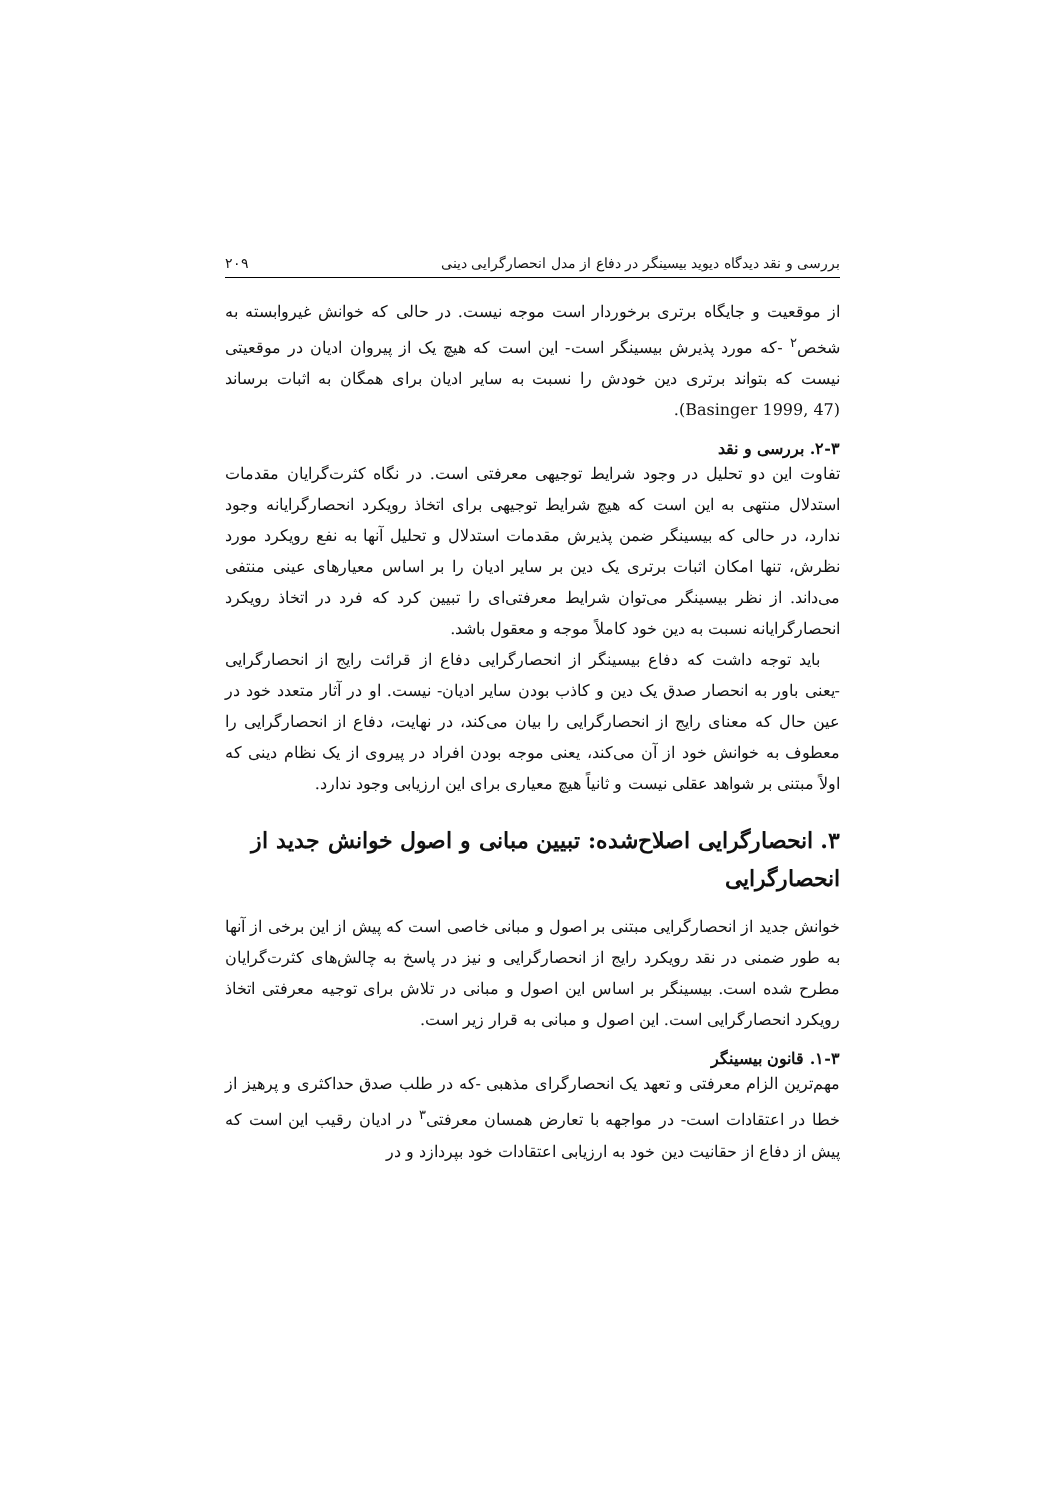بررسی و نقد دیدگاه دیوید بیسینگر در دفاع از مدل انحصارگرایی دینی ۲۰۹
از موقعیت و جایگاه برتری برخوردار است موجه نیست. در حالی که خوانش غیروابسته به شخص<sup>۲</sup> -که مورد پذیرش بیسینگر است- این است که هیچ یک از پیروان ادیان در موقعیتی نیست که بتواند برتری دین خودش را نسبت به سایر ادیان برای همگان به اثبات برساند (Basinger 1999, 47).
۲-۳. بررسی و نقد
تفاوت این دو تحلیل در وجود شرایط توجیهی معرفتی است. در نگاه کثرت‌گرایان مقدمات استدلال منتهی به این است که هیچ شرایط توجیهی برای اتخاذ رویکرد انحصارگرایانه وجود ندارد، در حالی که بیسینگر ضمن پذیرش مقدمات استدلال و تحلیل آنها به نفع رویکرد مورد نظرش، تنها امکان اثبات برتری یک دین بر سایر ادیان را بر اساس معیارهای عینی منتفی می‌داند. از نظر بیسینگر می‌توان شرایط معرفتی‌ای را تبیین کرد که فرد در اتخاذ رویکرد انحصارگرایانه نسبت به دین خود کاملاً موجه و معقول باشد.
باید توجه داشت که دفاع بیسینگر از انحصارگرایی دفاع از قرائت رایج از انحصارگرایی -یعنی باور به انحصار صدق یک دین و کاذب بودن سایر ادیان- نیست. او در آثار متعدد خود در عین حال که معنای رایج از انحصارگرایی را بیان می‌کند، در نهایت، دفاع از انحصارگرایی را معطوف به خوانش خود از آن می‌کند، یعنی موجه بودن افراد در پیروی از یک نظام دینی که اولاً مبتنی بر شواهد عقلی نیست و ثانیاً هیچ معیاری برای این ارزیابی وجود ندارد.
۳. انحصارگرایی اصلاح‌شده: تبیین مبانی و اصول خوانش جدید از انحصارگرایی
خوانش جدید از انحصارگرایی مبتنی بر اصول و مبانی خاصی است که پیش از این برخی از آنها به طور ضمنی در نقد رویکرد رایج از انحصارگرایی و نیز در پاسخ به چالش‌های کثرت‌گرایان مطرح شده است. بیسینگر بر اساس این اصول و مبانی در تلاش برای توجیه معرفتی اتخاذ رویکرد انحصارگرایی است. این اصول و مبانی به قرار زیر است.
۱-۳. قانون بیسینگر
مهم‌ترین الزام معرفتی و تعهد یک انحصارگرای مذهبی -که در طلب صدق حداکثری و پرهیز از خطا در اعتقادات است- در مواجهه با تعارض همسان معرفتی<sup>۳</sup> در ادیان رقیب این است که پیش از دفاع از حقانیت دین خود به ارزیابی اعتقادات خود بپردازد و در